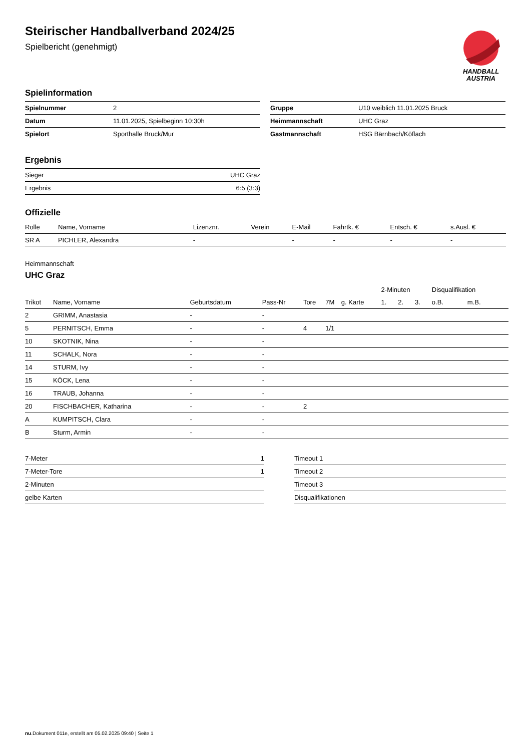HANDBALL
AUSTRIA
Steirischer Handballverband 2024/25
Spielbericht (genehmigt)
Spielinformation
| Spielnummer | 2 |
| Datum | 11.01.2025, Spielbeginn 10:30h |
| Spielort | Sporthalle Bruck/Mur |
| Gruppe | U10 weiblich 11.01.2025 Bruck |
| Heimmannschaft | UHC Graz |
| Gastmannschaft | HSG Bärnbach/Köflach |
Ergebnis
| Sieger | UHC Graz |
| Ergebnis | 6:5 (3:3) |
Offizielle
| Rolle | Name, Vorname | Lizenznr. | Verein | E-Mail | Fahrtk. € | Entsch. € | s.Ausl. € |
| --- | --- | --- | --- | --- | --- | --- | --- |
| SR A | PICHLER, Alexandra | - | | - | - | - | - |
Heimmannschaft
UHC Graz
| | | | | | | | 2-Minuten | | | Disqualifikation | |
| --- | --- | --- | --- | --- | --- | --- | --- | --- | --- | --- | --- |
| Trikot | Name, Vorname | Geburtsdatum | Pass-Nr | Tore | 7M | g. Karte | 1. | 2. | 3. | o.B. | m.B. |
| 2 | GRIMM, Anastasia | - | - | | | | | | | | |
| 5 | PERNITSCH, Emma | - | - | 4 | 1/1 | | | | | | |
| 10 | SKOTNIK, Nina | - | - | | | | | | | | |
| 11 | SCHALK, Nora | - | - | | | | | | | | |
| 14 | STURM, Ivy | - | - | | | | | | | | |
| 15 | KÖCK, Lena | - | - | | | | | | | | |
| 16 | TRAUB, Johanna | - | - | | | | | | | | |
| 20 | FISCHBACHER, Katharina | - | - | 2 | | | | | | | |
| A | KUMPITSCH, Clara | - | - | | | | | | | | |
| B | Sturm, Armin | - | - | | | | | | | | |
| 7-Meter | 1 |
| 7-Meter-Tore | 1 |
| 2-Minuten | |
| gelbe Karten | |
| Timeout 1 |
| Timeout 2 |
| Timeout 3 |
| Disqualifikationen |
nu.Dokument 011e, erstellt am 05.02.2025 09:40 | Seite 1